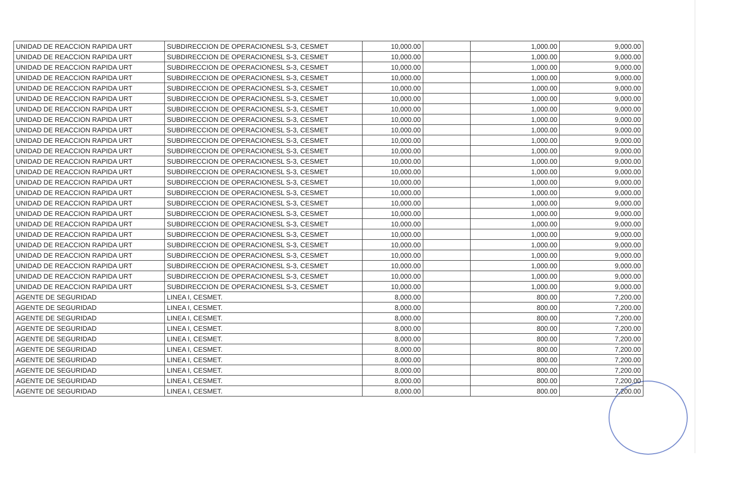| UNIDAD DE REACCION RAPIDA URT | SUBDIRECCION DE OPERACIONESL S-3, CESMET | 10,000.00 | | 1,000.00 | 9,000.00 |
| UNIDAD DE REACCION RAPIDA URT | SUBDIRECCION DE OPERACIONESL S-3, CESMET | 10,000.00 | | 1,000.00 | 9,000.00 |
| UNIDAD DE REACCION RAPIDA URT | SUBDIRECCION DE OPERACIONESL S-3, CESMET | 10,000.00 | | 1,000.00 | 9,000.00 |
| UNIDAD DE REACCION RAPIDA URT | SUBDIRECCION DE OPERACIONESL S-3, CESMET | 10,000.00 | | 1,000.00 | 9,000.00 |
| UNIDAD DE REACCION RAPIDA URT | SUBDIRECCION DE OPERACIONESL S-3, CESMET | 10,000.00 | | 1,000.00 | 9,000.00 |
| UNIDAD DE REACCION RAPIDA URT | SUBDIRECCION DE OPERACIONESL S-3, CESMET | 10,000.00 | | 1,000.00 | 9,000.00 |
| UNIDAD DE REACCION RAPIDA URT | SUBDIRECCION DE OPERACIONESL S-3, CESMET | 10,000.00 | | 1,000.00 | 9,000.00 |
| UNIDAD DE REACCION RAPIDA URT | SUBDIRECCION DE OPERACIONESL S-3, CESMET | 10,000.00 | | 1,000.00 | 9,000.00 |
| UNIDAD DE REACCION RAPIDA URT | SUBDIRECCION DE OPERACIONESL S-3, CESMET | 10,000.00 | | 1,000.00 | 9,000.00 |
| UNIDAD DE REACCION RAPIDA URT | SUBDIRECCION DE OPERACIONESL S-3, CESMET | 10,000.00 | | 1,000.00 | 9,000.00 |
| UNIDAD DE REACCION RAPIDA URT | SUBDIRECCION DE OPERACIONESL S-3, CESMET | 10,000.00 | | 1,000.00 | 9,000.00 |
| UNIDAD DE REACCION RAPIDA URT | SUBDIRECCION DE OPERACIONESL S-3, CESMET | 10,000.00 | | 1,000.00 | 9,000.00 |
| UNIDAD DE REACCION RAPIDA URT | SUBDIRECCION DE OPERACIONESL S-3, CESMET | 10,000.00 | | 1,000.00 | 9,000.00 |
| UNIDAD DE REACCION RAPIDA URT | SUBDIRECCION DE OPERACIONESL S-3, CESMET | 10,000.00 | | 1,000.00 | 9,000.00 |
| UNIDAD DE REACCION RAPIDA URT | SUBDIRECCION DE OPERACIONESL S-3, CESMET | 10,000.00 | | 1,000.00 | 9,000.00 |
| UNIDAD DE REACCION RAPIDA URT | SUBDIRECCION DE OPERACIONESL S-3, CESMET | 10,000.00 | | 1,000.00 | 9,000.00 |
| UNIDAD DE REACCION RAPIDA URT | SUBDIRECCION DE OPERACIONESL S-3, CESMET | 10,000.00 | | 1,000.00 | 9,000.00 |
| UNIDAD DE REACCION RAPIDA URT | SUBDIRECCION DE OPERACIONESL S-3, CESMET | 10,000.00 | | 1,000.00 | 9,000.00 |
| UNIDAD DE REACCION RAPIDA URT | SUBDIRECCION DE OPERACIONESL S-3, CESMET | 10,000.00 | | 1,000.00 | 9,000.00 |
| UNIDAD DE REACCION RAPIDA URT | SUBDIRECCION DE OPERACIONESL S-3, CESMET | 10,000.00 | | 1,000.00 | 9,000.00 |
| UNIDAD DE REACCION RAPIDA URT | SUBDIRECCION DE OPERACIONESL S-3, CESMET | 10,000.00 | | 1,000.00 | 9,000.00 |
| UNIDAD DE REACCION RAPIDA URT | SUBDIRECCION DE OPERACIONESL S-3, CESMET | 10,000.00 | | 1,000.00 | 9,000.00 |
| UNIDAD DE REACCION RAPIDA URT | SUBDIRECCION DE OPERACIONESL S-3, CESMET | 10,000.00 | | 1,000.00 | 9,000.00 |
| UNIDAD DE REACCION RAPIDA URT | SUBDIRECCION DE OPERACIONESL S-3, CESMET | 10,000.00 | | 1,000.00 | 9,000.00 |
| AGENTE DE SEGURIDAD | LINEA I, CESMET. | 8,000.00 | | 800.00 | 7,200.00 |
| AGENTE DE SEGURIDAD | LINEA I, CESMET. | 8,000.00 | | 800.00 | 7,200.00 |
| AGENTE DE SEGURIDAD | LINEA I, CESMET. | 8,000.00 | | 800.00 | 7,200.00 |
| AGENTE DE SEGURIDAD | LINEA I, CESMET. | 8,000.00 | | 800.00 | 7,200.00 |
| AGENTE DE SEGURIDAD | LINEA I, CESMET. | 8,000.00 | | 800.00 | 7,200.00 |
| AGENTE DE SEGURIDAD | LINEA I, CESMET. | 8,000.00 | | 800.00 | 7,200.00 |
| AGENTE DE SEGURIDAD | LINEA I, CESMET. | 8,000.00 | | 800.00 | 7,200.00 |
| AGENTE DE SEGURIDAD | LINEA I, CESMET. | 8,000.00 | | 800.00 | 7,200.00 |
| AGENTE DE SEGURIDAD | LINEA I, CESMET. | 8,000.00 | | 800.00 | 7,200.00 |
| AGENTE DE SEGURIDAD | LINEA I, CESMET. | 8,000.00 | | 800.00 | 7,200.00 |